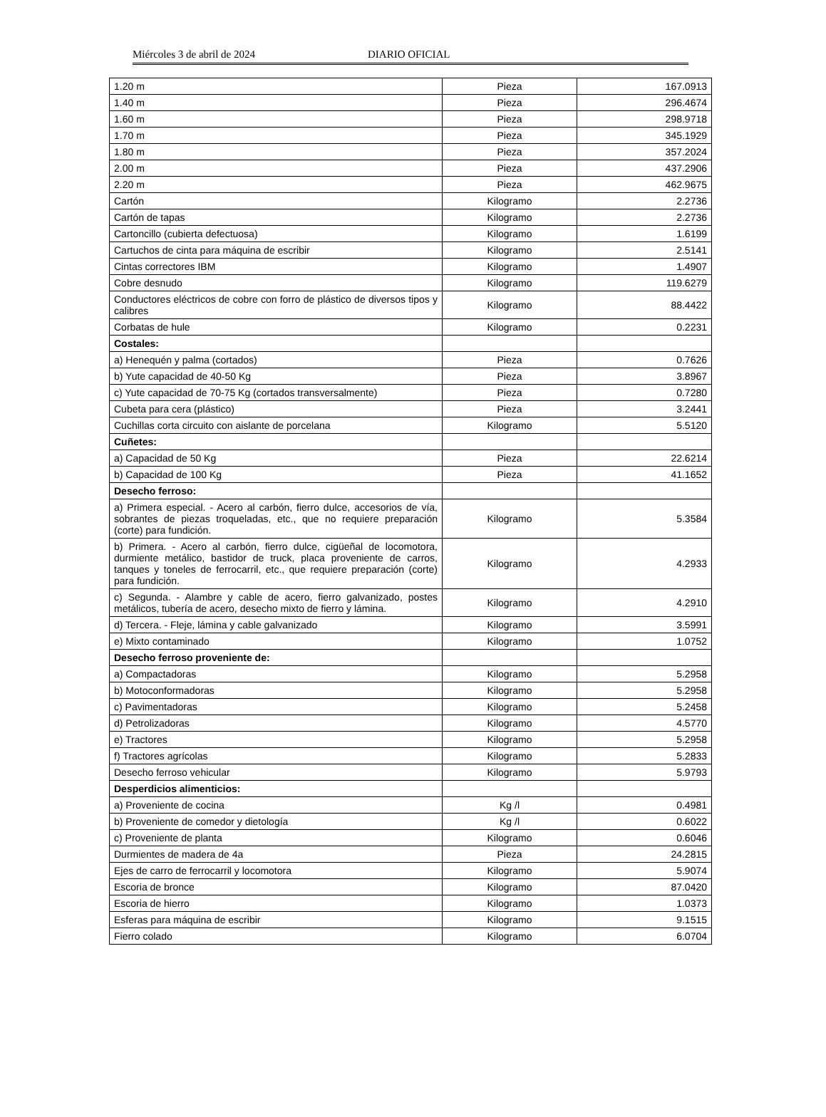Miércoles 3 de abril de 2024 DIARIO OFICIAL
| 1.20 m | Pieza | 167.0913 |
| 1.40 m | Pieza | 296.4674 |
| 1.60 m | Pieza | 298.9718 |
| 1.70 m | Pieza | 345.1929 |
| 1.80 m | Pieza | 357.2024 |
| 2.00 m | Pieza | 437.2906 |
| 2.20 m | Pieza | 462.9675 |
| Cartón | Kilogramo | 2.2736 |
| Cartón de tapas | Kilogramo | 2.2736 |
| Cartoncillo (cubierta defectuosa) | Kilogramo | 1.6199 |
| Cartuchos de cinta para máquina de escribir | Kilogramo | 2.5141 |
| Cintas correctores IBM | Kilogramo | 1.4907 |
| Cobre desnudo | Kilogramo | 119.6279 |
| Conductores eléctricos de cobre con forro de plástico de diversos tipos y calibres | Kilogramo | 88.4422 |
| Corbatas de hule | Kilogramo | 0.2231 |
| Costales: | | |
| a) Henequén y palma (cortados) | Pieza | 0.7626 |
| b) Yute capacidad de 40-50 Kg | Pieza | 3.8967 |
| c) Yute capacidad de 70-75 Kg (cortados transversalmente) | Pieza | 0.7280 |
| Cubeta para cera (plástico) | Pieza | 3.2441 |
| Cuchillas corta circuito con aislante de porcelana | Kilogramo | 5.5120 |
| Cuñetes: | | |
| a) Capacidad de 50 Kg | Pieza | 22.6214 |
| b) Capacidad de 100 Kg | Pieza | 41.1652 |
| Desecho ferroso: | | |
| a) Primera especial. - Acero al carbón, fierro dulce, accesorios de vía, sobrantes de piezas troqueladas, etc., que no requiere preparación (corte) para fundición. | Kilogramo | 5.3584 |
| b) Primera. - Acero al carbón, fierro dulce, cigüeñal de locomotora, durmiente metálico, bastidor de truck, placa proveniente de carros, tanques y toneles de ferrocarril, etc., que requiere preparación (corte) para fundición. | Kilogramo | 4.2933 |
| c) Segunda. - Alambre y cable de acero, fierro galvanizado, postes metálicos, tubería de acero, desecho mixto de fierro y lámina. | Kilogramo | 4.2910 |
| d) Tercera. - Fleje, lámina y cable galvanizado | Kilogramo | 3.5991 |
| e) Mixto contaminado | Kilogramo | 1.0752 |
| Desecho ferroso proveniente de: | | |
| a) Compactadoras | Kilogramo | 5.2958 |
| b) Motoconformadoras | Kilogramo | 5.2958 |
| c) Pavimentadoras | Kilogramo | 5.2458 |
| d) Petrolizadoras | Kilogramo | 4.5770 |
| e) Tractores | Kilogramo | 5.2958 |
| f) Tractores agrícolas | Kilogramo | 5.2833 |
| Desecho ferroso vehicular | Kilogramo | 5.9793 |
| Desperdicios alimenticios: | | |
| a) Proveniente de cocina | Kg /l | 0.4981 |
| b) Proveniente de comedor y dietología | Kg /l | 0.6022 |
| c) Proveniente de planta | Kilogramo | 0.6046 |
| Durmientes de madera de 4a | Pieza | 24.2815 |
| Ejes de carro de ferrocarril y locomotora | Kilogramo | 5.9074 |
| Escoria de bronce | Kilogramo | 87.0420 |
| Escoria de hierro | Kilogramo | 1.0373 |
| Esferas para máquina de escribir | Kilogramo | 9.1515 |
| Fierro colado | Kilogramo | 6.0704 |